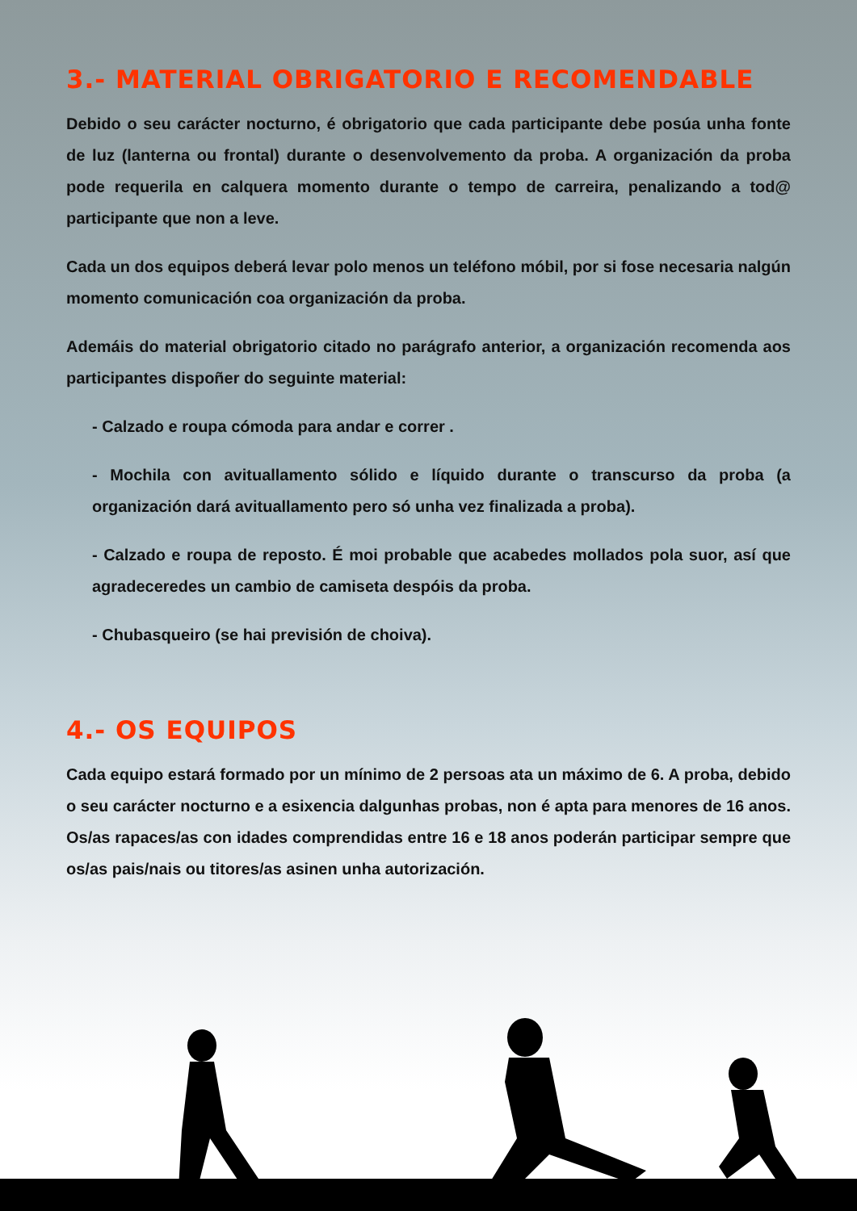3.- MATERIAL OBRIGATORIO E RECOMENDABLE
Debido o seu carácter nocturno, é obrigatorio que cada participante debe posúa unha fonte de luz (lanterna ou frontal) durante o desenvolvemento da proba. A organización da proba pode requerila en calquera momento durante o tempo de carreira, penalizando a tod@ participante que non a leve.
Cada un dos equipos deberá levar polo menos un teléfono móbil, por si fose necesaria nalgún momento comunicación coa organización da proba.
Ademáis do material obrigatorio citado no parágrafo anterior, a organización recomenda aos participantes dispoñer do seguinte material:
- Calzado e roupa cómoda para andar e correr .
- Mochila con avituallamento sólido e líquido durante o transcurso da proba (a organización dará avituallamento pero só unha vez finalizada a proba).
- Calzado e roupa de reposto. É moi probable que acabedes mollados pola suor, así que agradeceredes un cambio de camiseta despóis da proba.
- Chubasqueiro (se hai previsión de choiva).
4.- OS EQUIPOS
Cada equipo estará formado por un mínimo de 2 persoas ata un máximo de 6. A proba, debido o seu carácter nocturno e a esixencia dalgunhas probas, non é apta para menores de 16 anos. Os/as rapaces/as con idades comprendidas entre 16 e 18 anos poderán participar sempre que os/as pais/nais ou titores/as asinen unha autorización.